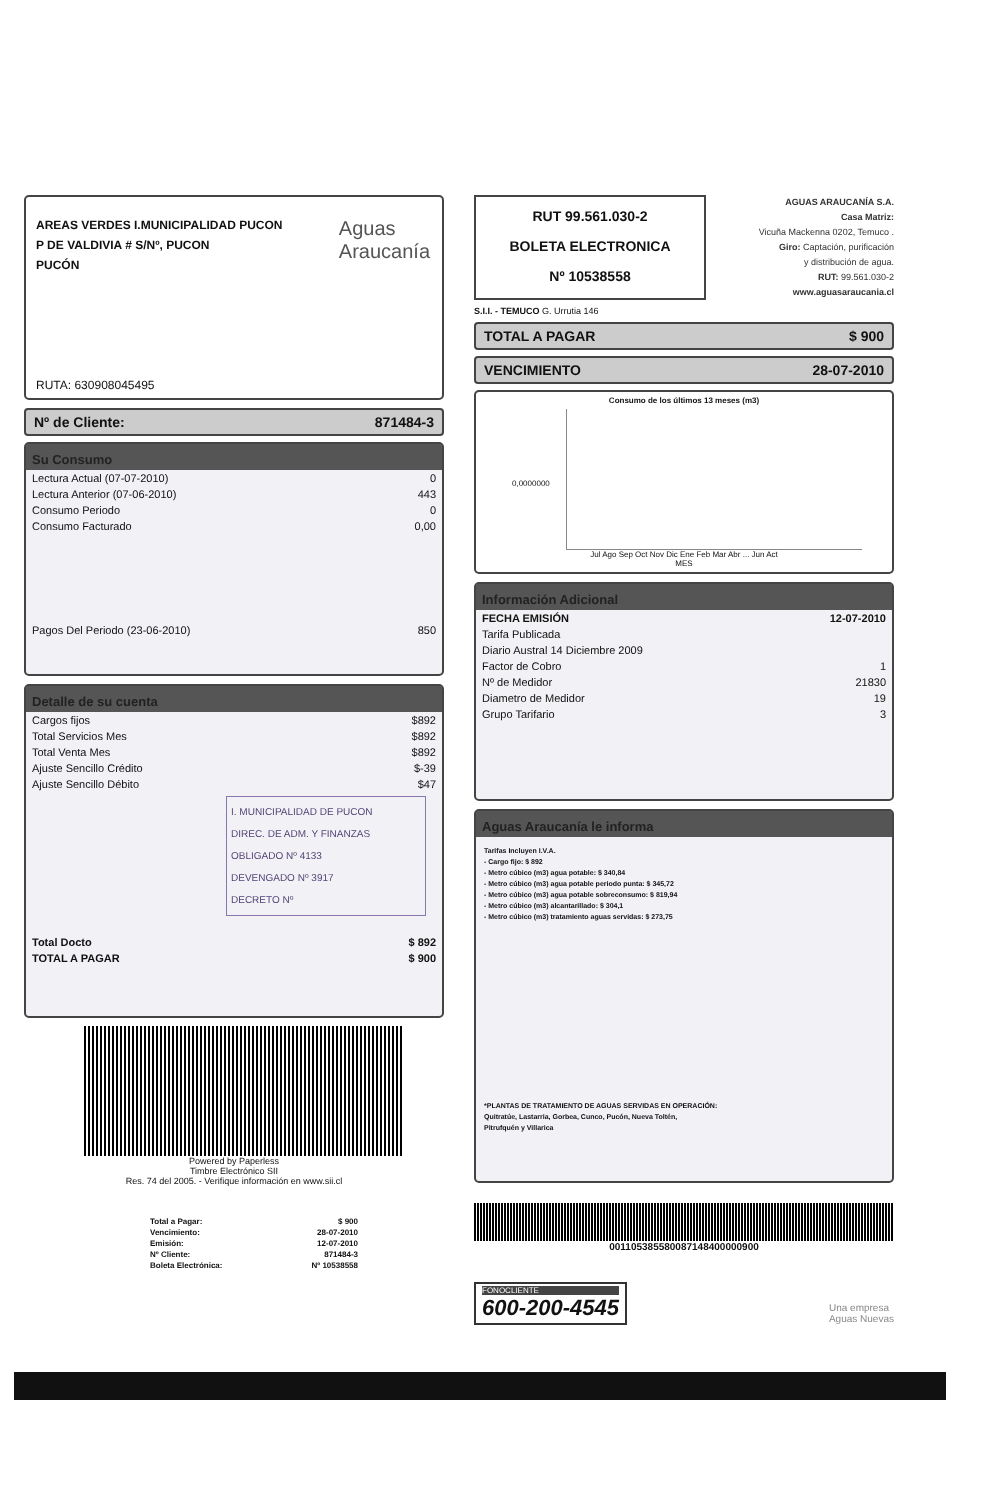AREAS VERDES I.MUNICIPALIDAD PUCON
P DE VALDIVIA # S/Nº, PUCON
PUCÓN
Aguas
Araucanía
RUTA: 630908045495
Nº de Cliente: 871484-3
Su Consumo
| Lectura Actual (07-07-2010) | 0 |
| Lectura Anterior (07-06-2010) | 443 |
| Consumo Periodo | 0 |
| Consumo Facturado | 0,00 |
| Pagos Del Periodo (23-06-2010) | 850 |
Detalle de su cuenta
| Cargos fijos | $892 |
| Total Servicios Mes | $892 |
| Total Venta Mes | $892 |
| Ajuste Sencillo Crédito | $-39 |
| Ajuste Sencillo Débito | $47 |
I. MUNICIPALIDAD DE PUCON
DIREC. DE ADM. Y FINANZAS
OBLIGADO Nº 4133
DEVENGADO Nº 3917
DECRETO Nº
| Total Docto | $ 892 |
| TOTAL A PAGAR | $ 900 |
Powered by Paperless
Timbre Electrónico SII
Res. 74 del 2005. - Verifique información en www.sii.cl
| Total a Pagar: | $ 900 |
| Vencimiento: | 28-07-2010 |
| Emisión: | 12-07-2010 |
| Nº Cliente: | 871484-3 |
| Boleta Electrónica: | Nº 10538558 |
RUT 99.561.030-2
BOLETA ELECTRONICA
Nº 10538558
AGUAS ARAUCANÍA S.A.
Casa Matriz:
Vicuña Mackenna 0202, Temuco .
Giro: Captación, purificación
y distribución de agua.
RUT: 99.561.030-2
www.aguasaraucania.cl
S.I.I. - TEMUCO G. Urrutia 146
TOTAL A PAGAR $ 900
VENCIMIENTO 28-07-2010
Consumo de los últimos 13 meses (m3)
0,0000000
Jul Ago Sep Oct Nov Dic Ene Feb Mar Abr ... Jun Act
MES
Información Adicional
| FECHA EMISIÓN | 12-07-2010 |
| Tarifa Publicada | |
| Diario Austral 14 Diciembre 2009 | |
| Factor de Cobro | 1 |
| Nº de Medidor | 21830 |
| Diametro de Medidor | 19 |
| Grupo Tarifario | 3 |
Aguas Araucanía le informa
Tarifas Incluyen I.V.A.
- Cargo fijo: $ 892
- Metro cúbico (m3) agua potable: $ 340,84
- Metro cúbico (m3) agua potable periodo punta: $ 345,72
- Metro cúbico (m3) agua potable sobreconsumo: $ 819,94
- Metro cúbico (m3) alcantarillado: $ 304,1
- Metro cúbico (m3) tratamiento aguas servidas: $ 273,75
*PLANTAS DE TRATAMIENTO DE AGUAS SERVIDAS EN OPERACIÓN:
Quitratúe, Lastarria, Gorbea, Cunco, Pucón, Nueva Toltén,
Pitrufquén y Villarica
001105385580087148400000900
FONOCLIENTE
600-200-4545
Una empresa
Aguas Nuevas